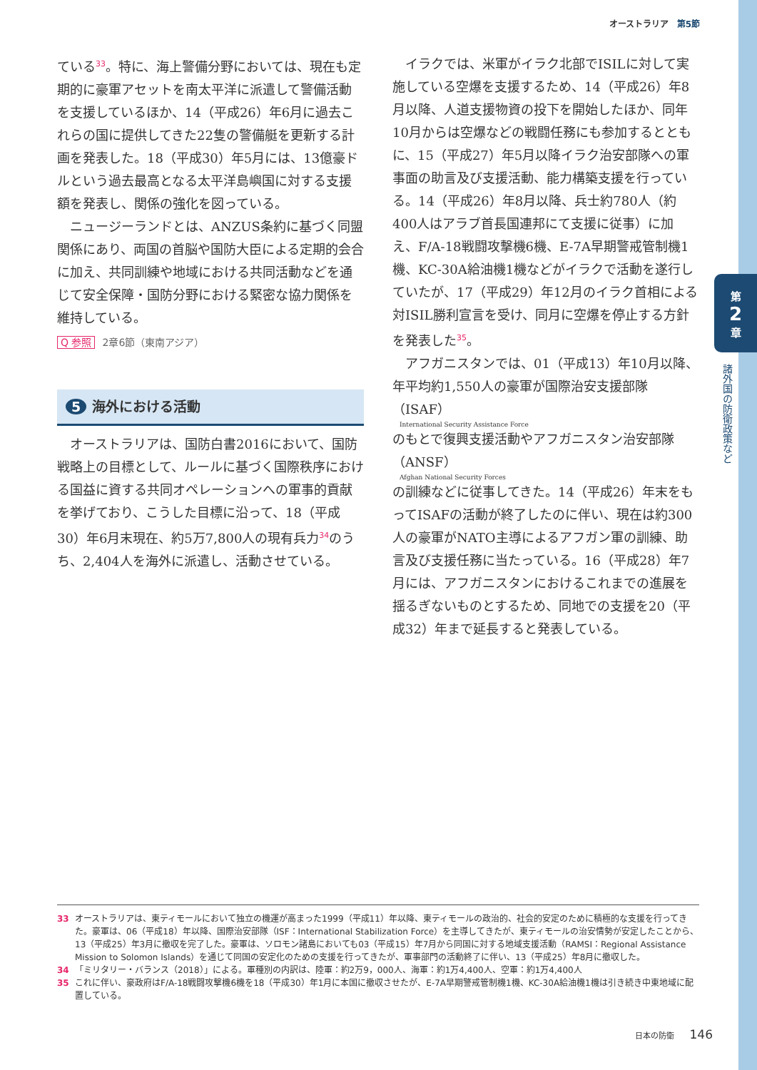オーストラリア　第5節
第
2
章
諸外国の防衛政策など
ている<sup>33</sup>。特に、海上警備分野においては、現在も定期的に豪軍アセットを南太平洋に派遣して警備活動を支援しているほか、14（平成26）年6月に過去これらの国に提供してきた22隻の警備艇を更新する計画を発表した。18（平成30）年5月には、13億豪ドルという過去最高となる太平洋島嶼国に対する支援額を発表し、関係の強化を図っている。
ニュージーランドとは、ANZUS条約に基づく同盟関係にあり、両国の首脳や国防大臣による定期的会合に加え、共同訓練や地域における共同活動などを通じて安全保障・国防分野における緊密な協力関係を維持している。
Q 参照 2章6節（東南アジア）
5 海外における活動
オーストラリアは、国防白書2016において、国防戦略上の目標として、ルールに基づく国際秩序における国益に資する共同オペレーションへの軍事的貢献を挙げており、こうした目標に沿って、18（平成30）年6月末現在、約5万7,800人の現有兵力<sup>34</sup>のうち、2,404人を海外に派遣し、活動させている。
イラクでは、米軍がイラク北部でISILに対して実施している空爆を支援するため、14（平成26）年8月以降、人道支援物資の投下を開始したほか、同年10月からは空爆などの戦闘任務にも参加するとともに、15（平成27）年5月以降イラク治安部隊への軍事面の助言及び支援活動、能力構築支援を行っている。14（平成26）年8月以降、兵士約780人（約400人はアラブ首長国連邦にて支援に従事）に加え、F/A-18戦闘攻撃機6機、E-7A早期警戒管制機1機、KC-30A給油機1機などがイラクで活動を遂行していたが、17（平成29）年12月のイラク首相による対ISIL勝利宣言を受け、同月に空爆を停止する方針を発表した<sup>35</sup>。
アフガニスタンでは、01（平成13）年10月以降、年平均約1,550人の豪軍が国際治安支援部隊（ISAF）
International Security Assistance Force
のもとで復興支援活動やアフガニスタン治安部隊（ANSF）
Afghan National Security Forces
の訓練などに従事してきた。14（平成26）年末をもってISAFの活動が終了したのに伴い、現在は約300人の豪軍がNATO主導によるアフガン軍の訓練、助言及び支援任務に当たっている。16（平成28）年7月には、アフガニスタンにおけるこれまでの進展を揺るぎないものとするため、同地での支援を20（平成32）年まで延長すると発表している。
33 オーストラリアは、東ティモールにおいて独立の機運が高まった1999（平成11）年以降、東ティモールの政治的、社会的安定のために積極的な支援を行ってきた。豪軍は、06（平成18）年以降、国際治安部隊（ISF：International Stabilization Force）を主導してきたが、東ティモールの治安情勢が安定したことから、13（平成25）年3月に撤収を完了した。豪軍は、ソロモン諸島においても03（平成15）年7月から同国に対する地域支援活動（RAMSI：Regional Assistance Mission to Solomon Islands）を通じて同国の安定化のための支援を行ってきたが、軍事部門の活動終了に伴い、13（平成25）年8月に撤収した。
34 「ミリタリー・バランス（2018）」による。軍種別の内訳は、陸軍：約2万9，000人、海軍：約1万4,400人、空軍：約1万4,400人
35 これに伴い、豪政府はF/A-18戦闘攻撃機6機を18（平成30）年1月に本国に撤収させたが、E-7A早期警戒管制機1機、KC-30A給油機1機は引き続き中東地域に配置している。
日本の防衛 146